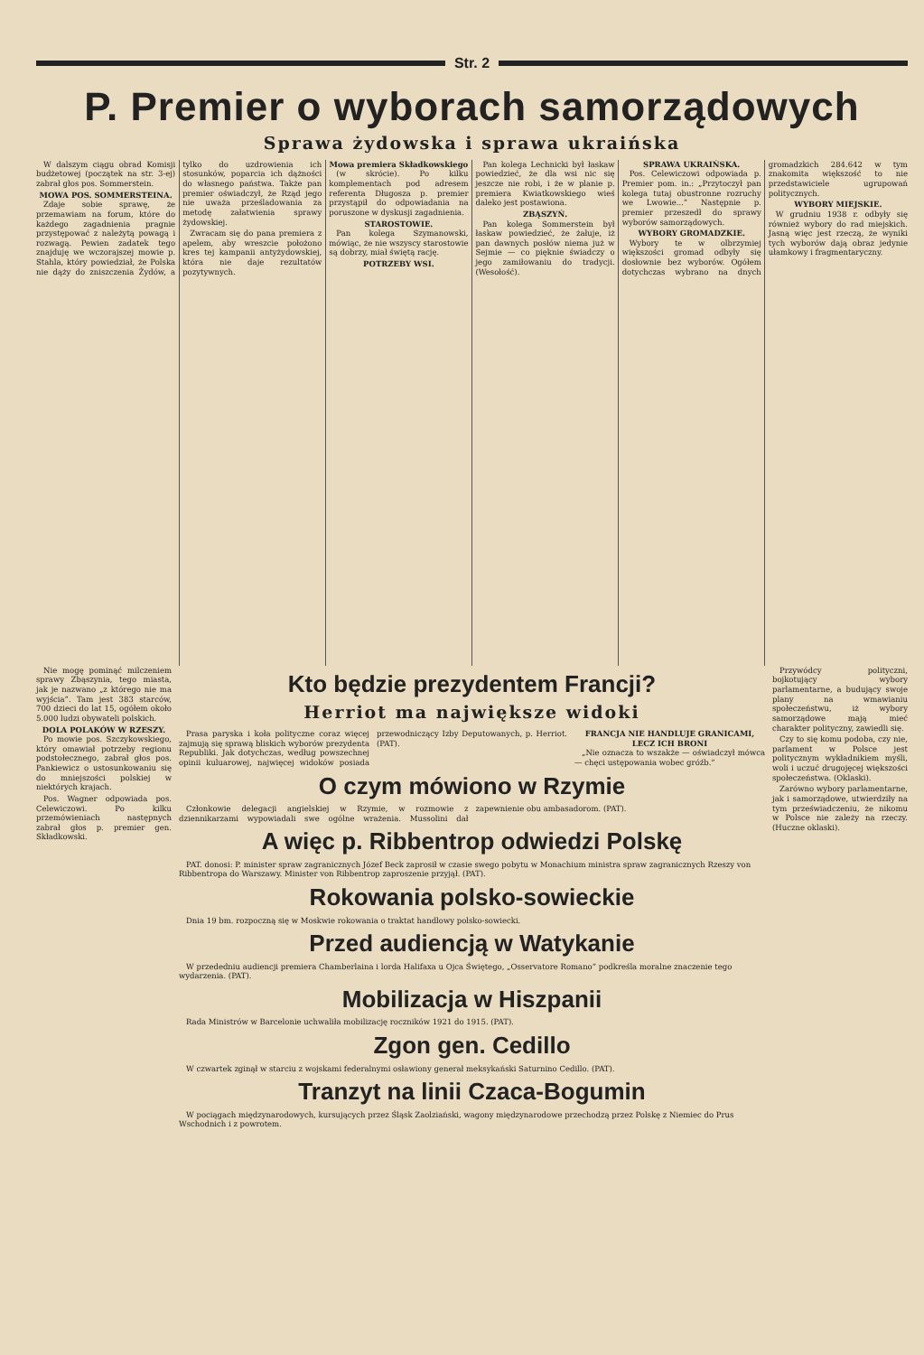Str. 2
P. Premier o wyborach samorządowych
Sprawa żydowska i sprawa ukraińska
W dalszym ciągu obrad Komisji budżetowej (początek na str. 3-ej) zabrał głos pos. Sommerstein.
MOWA POS. SOMMERSTEINA.
Zdaje sobie sprawę, że przemawiam na forum, które do każdego zagadnienia pragnie przystępować z należytą powagą i rozwagą. Pewien zadatek tego znajduję we wczorajszej mowie p. Stahla, który powiedział, że Polska nie dąży do zniszczenia Żydów, a tylko do uzdrowienia ich stosunków, poparcia ich dążności do własnego państwa. Także pan premier oświadczył, że Rząd jego nie uważa prześladowania za metodę załatwienia sprawy żydowskiej.
Zwracam się do pana premiera z apelem, aby wreszcie położono kres tej kampanii antyżydowskiej, która nie daje rezultatów pozytywnych.
Mowa premiera Składkowskiego
(w skrócie). Po kilku komplementach pod adresem referenta Długosza p. premier przystąpił do odpowiadania na poruszone w dyskusji zagadnienia.
STAROSTOWIE.
Pan kolega Szymanowski, mówiąc, że nie wszyscy starostowie są dobrzy, miał świętą rację.
POTRZEBY WSI.
Pan kolega Lechnicki był łaskaw powiedzieć, że dla wsi nic się jeszcze nie robi, i że w planie p. premiera Kwiatkowskiego wieś daleko jest postawiona.
ZBĄSZYŃ.
Pan kolega Sommerstein był łaskaw powiedzieć, że żałuje, iż pan dawnych posłów niema już w Sejmie — co pięknie świadczy o jego zamiłowaniu do tradycji. (Wesołość).
SPRAWA UKRAIŃSKA.
Pos. Celewiczowi odpowiada p. Premier pom. in.: „Przytoczył pan kolega tutaj obustronne rozruchy we Lwowie...” Następnie p. premier przeszedł do sprawy wyborów samorządowych.
WYBORY GROMADZKIE.
Wybory te w olbrzymiej większości gromad odbyły się dosłownie bez wyborów. Ogółem dotychczas wybrano na dnych gromadzkich 284.642 w tym znakomita większość to nie przedstawiciele ugrupowań politycznych.
WYBORY MIEJSKIE.
W grudniu 1938 r. odbyły się również wybory do rad miejskich. Jasną więc jest rzeczą, że wyniki tych wyborów dają obraz jedynie ułamkowy i fragmentaryczny.
Nie mogę pominąć milczeniem sprawy Zbąszynia, tego miasta, jak je nazwano „z którego nie ma wyjścia”. Tam jest 383 starców, 700 dzieci do lat 15, ogółem około 5.000 ludzi obywateli polskich.
DOLA POLAKÓW W RZESZY.
Po mowie pos. Szczykowskiego, który omawiał potrzeby regionu podstołecznego, zabrał głos pos. Pankiewicz o ustosunkowaniu się do mniejszości polskiej w niektórych krajach.
Pos. Wagner odpowiada pos. Celewiczowi. Po kilku przemówieniach następnych zabrał głos p. premier gen. Składkowski.
Kto będzie prezydentem Francji?
Herriot ma największe widoki
Prasa paryska i koła polityczne coraz więcej zajmują się sprawą bliskich wyborów prezydenta Republiki. Jak dotychczas, według powszechnej opinii kuluarowej, najwięcej widoków posiada przewodniczący Izby Deputowanych, p. Herriot. (PAT).
FRANCJA NIE HANDLUJE GRANICAMI, LECZ ICH BRONI
„Nie oznacza to wszakże — oświadczył mówca — chęci ustępowania wobec gróźb.”
O czym mówiono w Rzymie
Członkowie delegacji angielskiej w Rzymie, w rozmowie z dziennikarzami wypowiadali swe ogólne wrażenia. Mussolini dał zapewnienie obu ambasadorom. (PAT).
A więc p. Ribbentrop odwiedzi Polskę
PAT. donosi: P. minister spraw zagranicznych Józef Beck zaprosił w czasie swego pobytu w Monachium ministra spraw zagranicznych Rzeszy von Ribbentropa do Warszawy. Minister von Ribbentrop zaproszenie przyjął. (PAT).
Rokowania polsko-sowieckie
Dnia 19 bm. rozpoczną się w Moskwie rokowania o traktat handlowy polsko-sowiecki.
Przed audiencją w Watykanie
W przededniu audiencji premiera Chamberlaina i lorda Halifaxa u Ojca Świętego, „Osservatore Romano” podkreśla moralne znaczenie tego wydarzenia. (PAT).
Mobilizacja w Hiszpanii
Rada Ministrów w Barcelonie uchwaliła mobilizację roczników 1921 do 1915. (PAT).
Zgon gen. Cedillo
W czwartek zginął w starciu z wojskami federalnymi osławiony generał meksykański Saturnino Cedillo. (PAT).
Tranzyt na linii Czaca-Bogumin
W pociągach międzynarodowych, kursujących przez Śląsk Zaolziański, wagony międzynarodowe przechodzą przez Polskę z Niemiec do Prus Wschodnich i z powrotem.
Przywódcy polityczni, bojkotujący wybory parlamentarne, a budujący swoje plany na wmawianiu społeczeństwu, iż wybory samorządowe mają mieć charakter polityczny, zawiedli się.
Czy to się komu podoba, czy nie, parlament w Polsce jest politycznym wykładnikiem myśli, woli i uczuć drugojęcej większości społeczeństwa. (Oklaski).
Zarówno wybory parlamentarne, jak i samorządowe, utwierdziły na tym przeświadczeniu, że nikomu w Polsce nie zależy na rzeczy. (Huczne oklaski).